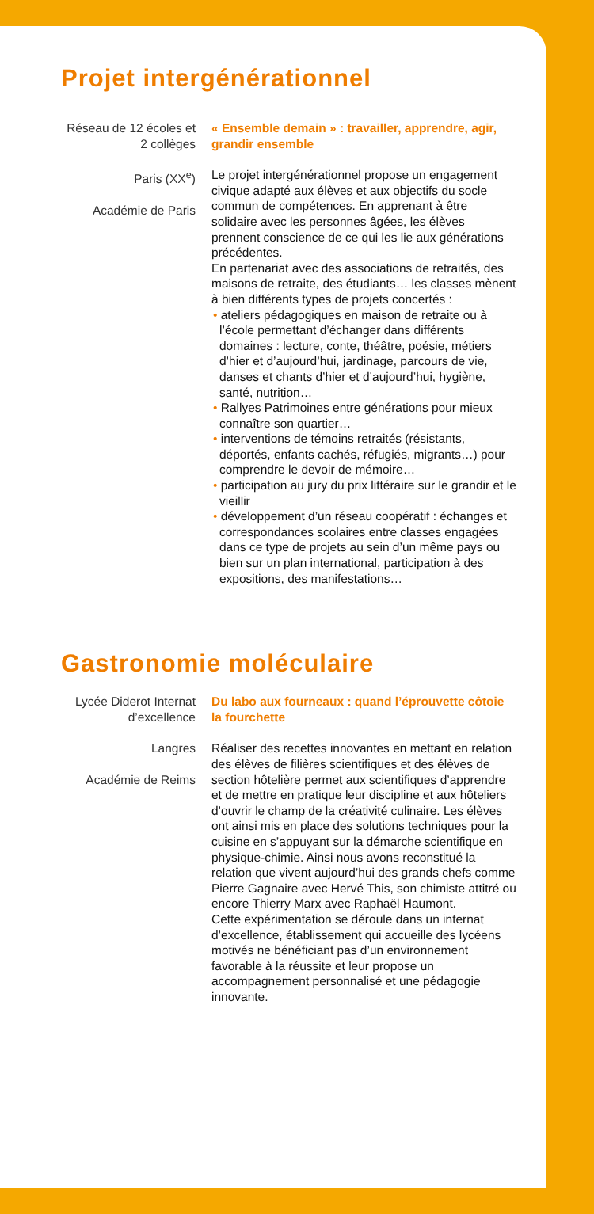Projet intergénérationnel
Réseau de 12 écoles et 2 collèges
Paris (XX<sup>e</sup>)
Académie de Paris
« Ensemble demain » : travailler, apprendre, agir, grandir ensemble
Le projet intergénérationnel propose un engagement civique adapté aux élèves et aux objectifs du socle commun de compétences. En apprenant à être solidaire avec les personnes âgées, les élèves prennent conscience de ce qui les lie aux générations précédentes.
En partenariat avec des associations de retraités, des maisons de retraite, des étudiants… les classes mènent à bien différents types de projets concertés :
• ateliers pédagogiques en maison de retraite ou à l’école permettant d’échanger dans différents domaines : lecture, conte, théâtre, poésie, métiers d’hier et d’aujourd’hui, jardinage, parcours de vie, danses et chants d’hier et d’aujourd’hui, hygiène, santé, nutrition…
• Rallyes Patrimoines entre générations pour mieux connaître son quartier…
• interventions de témoins retraités (résistants, déportés, enfants cachés, réfugiés, migrants…) pour comprendre le devoir de mémoire…
• participation au jury du prix littéraire sur le grandir et le vieillir
• développement d’un réseau coopératif : échanges et correspondances scolaires entre classes engagées dans ce type de projets au sein d’un même pays ou bien sur un plan international, participation à des expositions, des manifestations…
Gastronomie moléculaire
Lycée Diderot Internat d’excellence
Langres
Académie de Reims
Du labo aux fourneaux : quand l’éprouvette côtoie la fourchette
Réaliser des recettes innovantes en mettant en relation des élèves de filières scientifiques et des élèves de section hôtelière permet aux scientifiques d’apprendre et de mettre en pratique leur discipline et aux hôteliers d’ouvrir le champ de la créativité culinaire. Les élèves ont ainsi mis en place des solutions techniques pour la cuisine en s’appuyant sur la démarche scientifique en physique-chimie. Ainsi nous avons reconstitué la relation que vivent aujourd’hui des grands chefs comme Pierre Gagnaire avec Hervé This, son chimiste attitré ou encore Thierry Marx avec Raphaël Haumont.
Cette expérimentation se déroule dans un internat d’excellence, établissement qui accueille des lycéens motivés ne bénéficiant pas d’un environnement favorable à la réussite et leur propose un accompagnement personnalisé et une pédagogie innovante.